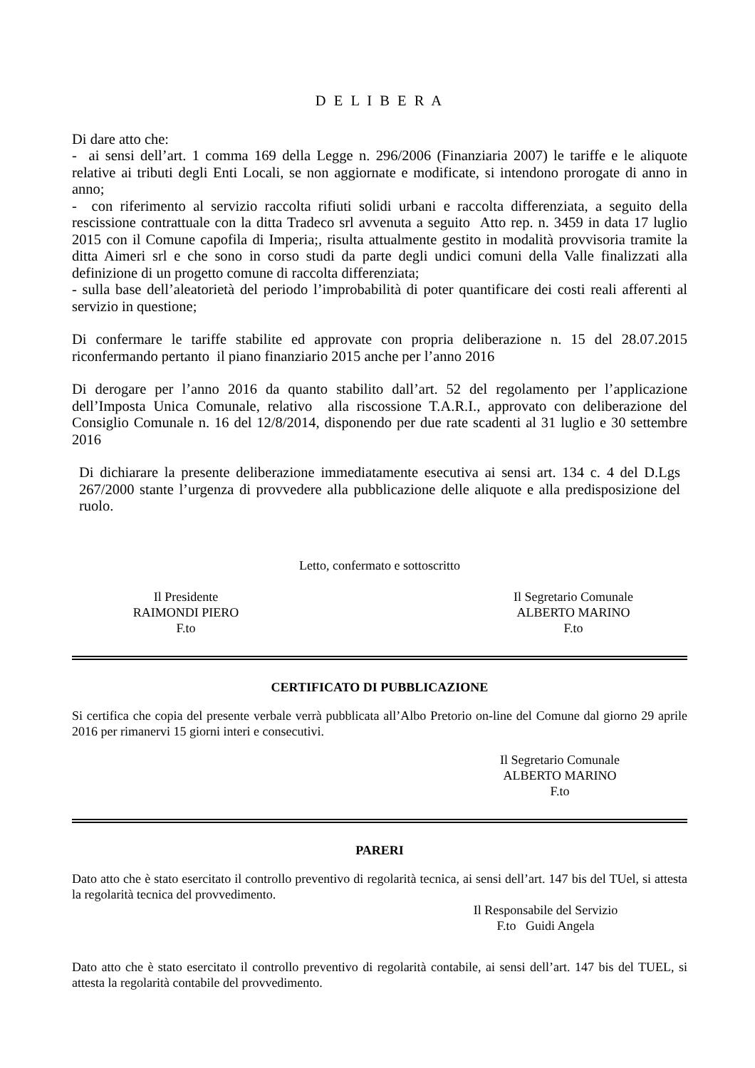D E L I B E R A
Di dare atto che:
- ai sensi dell’art. 1 comma 169 della Legge n. 296/2006 (Finanziaria 2007) le tariffe e le aliquote relative ai tributi degli Enti Locali, se non aggiornate e modificate, si intendono prorogate di anno in anno;
- con riferimento al servizio raccolta rifiuti solidi urbani e raccolta differenziata, a seguito della rescissione contrattuale con la ditta Tradeco srl avvenuta a seguito Atto rep. n. 3459 in data 17 luglio 2015 con il Comune capofila di Imperia;, risulta attualmente gestito in modalità provvisoria tramite la ditta Aimeri srl e che sono in corso studi da parte degli undici comuni della Valle finalizzati alla definizione di un progetto comune di raccolta differenziata;
- sulla base dell’aleatorietà del periodo l’improbabilità di poter quantificare dei costi reali afferenti al servizio in questione;
Di confermare le tariffe stabilite ed approvate con propria deliberazione n. 15 del 28.07.2015 riconfermando pertanto il piano finanziario 2015 anche per l’anno 2016
Di derogare per l’anno 2016 da quanto stabilito dall’art. 52 del regolamento per l’applicazione dell’Imposta Unica Comunale, relativo alla riscossione T.A.R.I., approvato con deliberazione del Consiglio Comunale n. 16 del 12/8/2014, disponendo per due rate scadenti al 31 luglio e 30 settembre 2016
Di dichiarare la presente deliberazione immediatamente esecutiva ai sensi art. 134 c. 4 del D.Lgs 267/2000 stante l’urgenza di provvedere alla pubblicazione delle aliquote e alla predisposizione del ruolo.
Letto, confermato e sottoscritto
Il Presidente
RAIMONDI PIERO
F.to
Il Segretario Comunale
ALBERTO MARINO
F.to
CERTIFICATO DI PUBBLICAZIONE
Si certifica che copia del presente verbale verrà pubblicata all’Albo Pretorio on-line del Comune dal giorno 29 aprile 2016 per rimanervi 15 giorni interi e consecutivi.
Il Segretario Comunale
ALBERTO MARINO
F.to
PARERI
Dato atto che è stato esercitato il controllo preventivo di regolarità tecnica, ai sensi dell’art. 147 bis del TUel, si attesta la regolarità tecnica del provvedimento.
Il Responsabile del Servizio
F.to Guidi Angela
Dato atto che è stato esercitato il controllo preventivo di regolarità contabile, ai sensi dell’art. 147 bis del TUEL, si attesta la regolarità contabile del provvedimento.